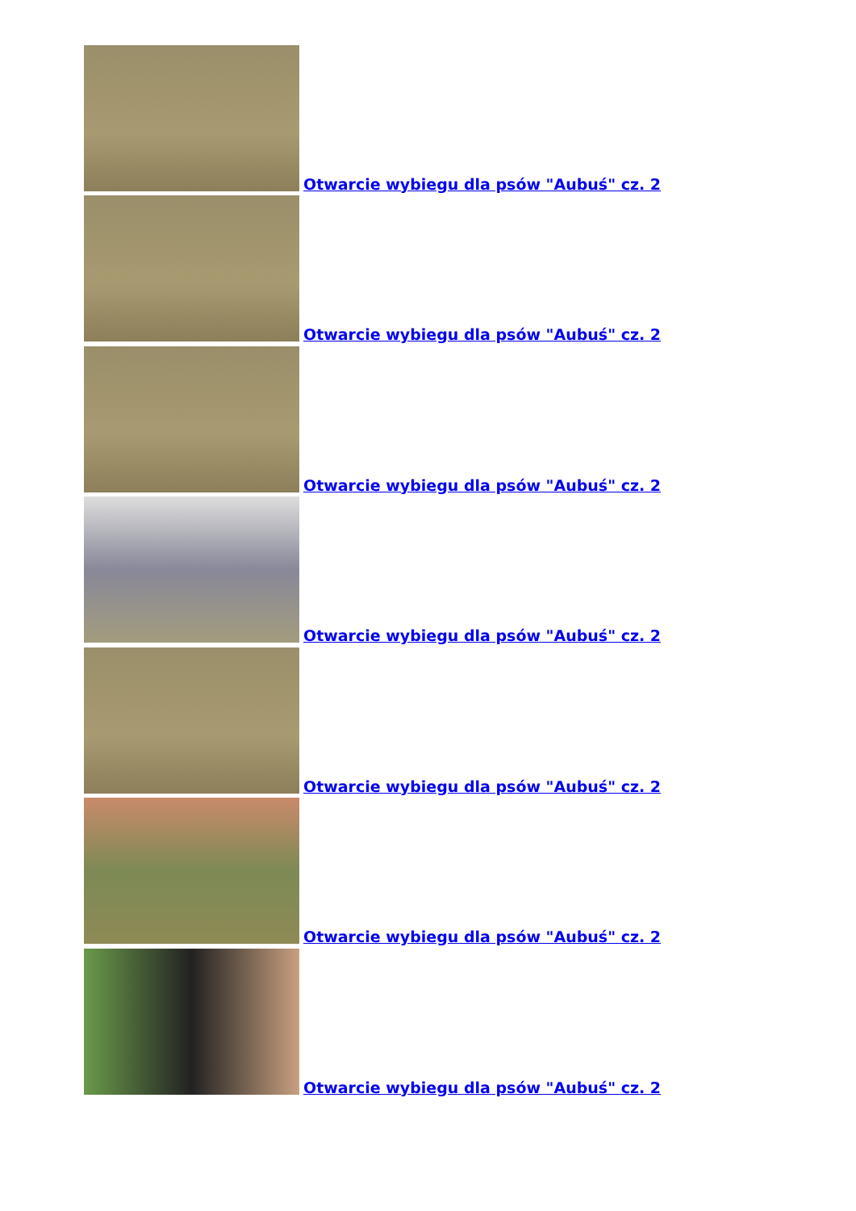Otwarcie wybiegu dla psów "Aubuś" cz. 2
Otwarcie wybiegu dla psów "Aubuś" cz. 2
Otwarcie wybiegu dla psów "Aubuś" cz. 2
Otwarcie wybiegu dla psów "Aubuś" cz. 2
Otwarcie wybiegu dla psów "Aubuś" cz. 2
Otwarcie wybiegu dla psów "Aubuś" cz. 2
Otwarcie wybiegu dla psów "Aubuś" cz. 2